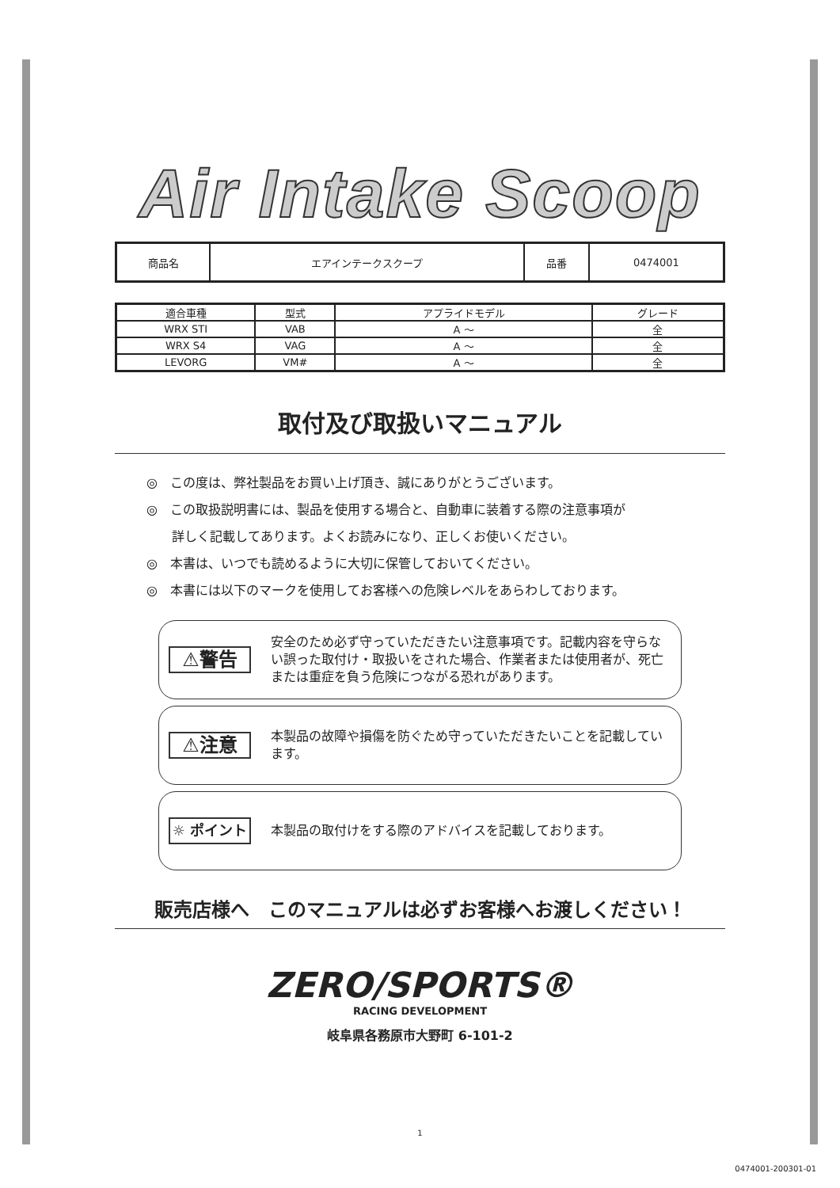Air Intake Scoop
| 商品名 | エアインテークスクープ | 品番 | 0474001 |
| 適合車種 | 型式 | アプライドモデル | グレード |
| --- | --- | --- | --- |
| WRX STI | VAB | A ～ | 全 |
| WRX S4 | VAG | A ～ | 全 |
| LEVORG | VM# | A ～ | 全 |
取付及び取扱いマニュアル
◎　この度は、弊社製品をお買い上げ頂き、誠にありがとうございます。
◎　この取扱説明書には、製品を使用する場合と、自動車に装着する際の注意事項が
　　詳しく記載してあります。よくお読みになり、正しくお使いください。
◎　本書は、いつでも読めるように大切に保管しておいてください。
◎　本書には以下のマークを使用してお客様への危険レベルをあらわしております。
⚠警告
安全のため必ず守っていただきたい注意事項です。記載内容を守らない誤った取付け・取扱いをされた場合、作業者または使用者が、死亡または重症を負う危険につながる恐れがあります。
⚠注意
本製品の故障や損傷を防ぐため守っていただきたいことを記載しています。
☼ ポイント
本製品の取付けをする際のアドバイスを記載しております。
販売店様へ　このマニュアルは必ずお客様へお渡しください！
ZERO/SPORTS®
RACING DEVELOPMENT
岐阜県各務原市大野町 6-101-2
1
0474001-200301-01